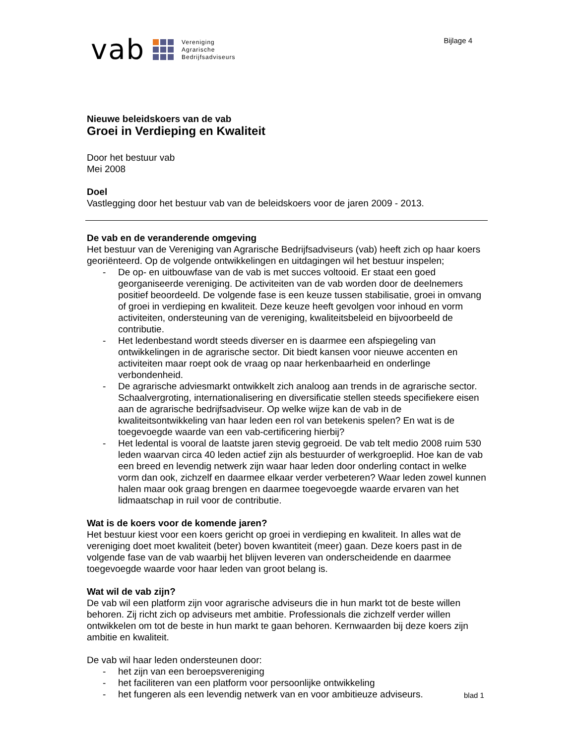vab
Vereniging
Agrarische
Bedrijfsadviseurs
Bijlage 4
Nieuwe beleidskoers van de vab
Groei in Verdieping en Kwaliteit
Door het bestuur vab
Mei 2008
Doel
Vastlegging door het bestuur vab van de beleidskoers voor de jaren 2009 - 2013.
De vab en de veranderende omgeving
Het bestuur van de Vereniging van Agrarische Bedrijfsadviseurs (vab) heeft zich op haar koers georiënteerd. Op de volgende ontwikkelingen en uitdagingen wil het bestuur inspelen;
- De op- en uitbouwfase van de vab is met succes voltooid. Er staat een goed georganiseerde vereniging. De activiteiten van de vab worden door de deelnemers positief beoordeeld. De volgende fase is een keuze tussen stabilisatie, groei in omvang of groei in verdieping en kwaliteit. Deze keuze heeft gevolgen voor inhoud en vorm activiteiten, ondersteuning van de vereniging, kwaliteitsbeleid en bijvoorbeeld de contributie.
- Het ledenbestand wordt steeds diverser en is daarmee een afspiegeling van ontwikkelingen in de agrarische sector. Dit biedt kansen voor nieuwe accenten en activiteiten maar roept ook de vraag op naar herkenbaarheid en onderlinge verbondenheid.
- De agrarische adviesmarkt ontwikkelt zich analoog aan trends in de agrarische sector. Schaalvergroting, internationalisering en diversificatie stellen steeds specifiekere eisen aan de agrarische bedrijfsadviseur. Op welke wijze kan de vab in de kwaliteitsontwikkeling van haar leden een rol van betekenis spelen? En wat is de toegevoegde waarde van een vab-certificering hierbij?
- Het ledental is vooral de laatste jaren stevig gegroeid. De vab telt medio 2008 ruim 530 leden waarvan circa 40 leden actief zijn als bestuurder of werkgroeplid. Hoe kan de vab een breed en levendig netwerk zijn waar haar leden door onderling contact in welke vorm dan ook, zichzelf en daarmee elkaar verder verbeteren? Waar leden zowel kunnen halen maar ook graag brengen en daarmee toegevoegde waarde ervaren van het lidmaatschap in ruil voor de contributie.
Wat is de koers voor de komende jaren?
Het bestuur kiest voor een koers gericht op groei in verdieping en kwaliteit. In alles wat de vereniging doet moet kwaliteit (beter) boven kwantiteit (meer) gaan. Deze koers past in de volgende fase van de vab waarbij het blijven leveren van onderscheidende en daarmee toegevoegde waarde voor haar leden van groot belang is.
Wat wil de vab zijn?
De vab wil een platform zijn voor agrarische adviseurs die in hun markt tot de beste willen behoren. Zij richt zich op adviseurs met ambitie. Professionals die zichzelf verder willen ontwikkelen om tot de beste in hun markt te gaan behoren. Kernwaarden bij deze koers zijn ambitie en kwaliteit.
De vab wil haar leden ondersteunen door:
- het zijn van een beroepsvereniging
- het faciliteren van een platform voor persoonlijke ontwikkeling
- het fungeren als een levendig netwerk van en voor ambitieuze adviseurs.
blad 1